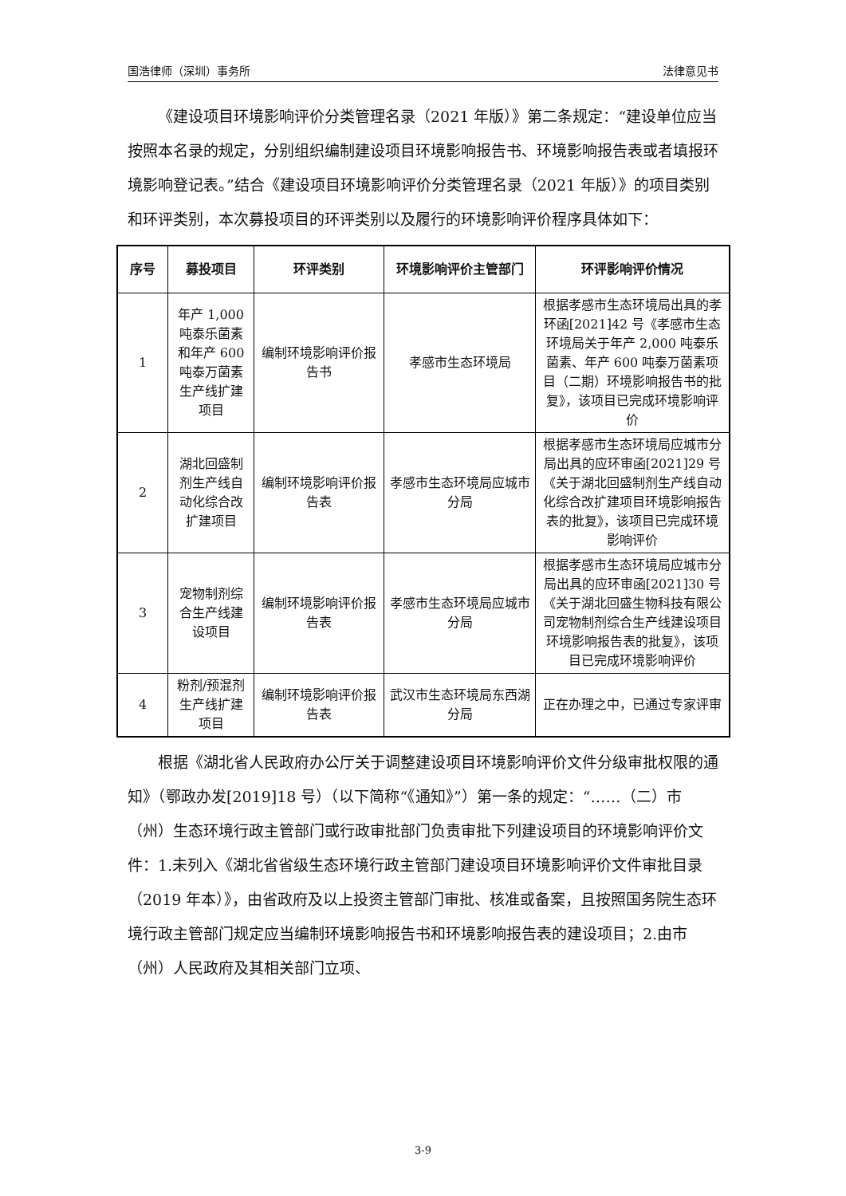国浩律师（深圳）事务所 法律意见书
《建设项目环境影响评价分类管理名录（2021 年版）》第二条规定：“建设单位应当按照本名录的规定，分别组织编制建设项目环境影响报告书、环境影响报告表或者填报环境影响登记表。”结合《建设项目环境影响评价分类管理名录（2021 年版）》的项目类别和环评类别，本次募投项目的环评类别以及履行的环境影响评价程序具体如下：
| 序号 | 募投项目 | 环评类别 | 环境影响评价主管部门 | 环评影响评价情况 |
| --- | --- | --- | --- | --- |
| 1 | 年产 1,000 吨泰乐菌素和年产 600 吨泰万菌素生产线扩建项目 | 编制环境影响评价报告书 | 孝感市生态环境局 | 根据孝感市生态环境局出具的孝环函[2021]42 号《孝感市生态环境局关于年产 2,000 吨泰乐菌素、年产 600 吨泰万菌素项目（二期）环境影响报告书的批复》，该项目已完成环境影响评价 |
| 2 | 湖北回盛制剂生产线自动化综合改扩建项目 | 编制环境影响评价报告表 | 孝感市生态环境局应城市分局 | 根据孝感市生态环境局应城市分局出具的应环审函[2021]29 号《关于湖北回盛制剂生产线自动化综合改扩建项目环境影响报告表的批复》，该项目已完成环境影响评价 |
| 3 | 宠物制剂综合生产线建设项目 | 编制环境影响评价报告表 | 孝感市生态环境局应城市分局 | 根据孝感市生态环境局应城市分局出具的应环审函[2021]30 号《关于湖北回盛生物科技有限公司宠物制剂综合生产线建设项目环境影响报告表的批复》，该项目已完成环境影响评价 |
| 4 | 粉剂/预混剂生产线扩建项目 | 编制环境影响评价报告表 | 武汉市生态环境局东西湖分局 | 正在办理之中，已通过专家评审 |
根据《湖北省人民政府办公厅关于调整建设项目环境影响评价文件分级审批权限的通知》（鄂政办发[2019]18 号）（以下简称“《通知》”）第一条的规定：“……（二）市（州）生态环境行政主管部门或行政审批部门负责审批下列建设项目的环境影响评价文件：1.未列入《湖北省省级生态环境行政主管部门建设项目环境影响评价文件审批目录（2019 年本）》，由省政府及以上投资主管部门审批、核准或备案，且按照国务院生态环境行政主管部门规定应当编制环境影响报告书和环境影响报告表的建设项目；2.由市（州）人民政府及其相关部门立项、
3-9